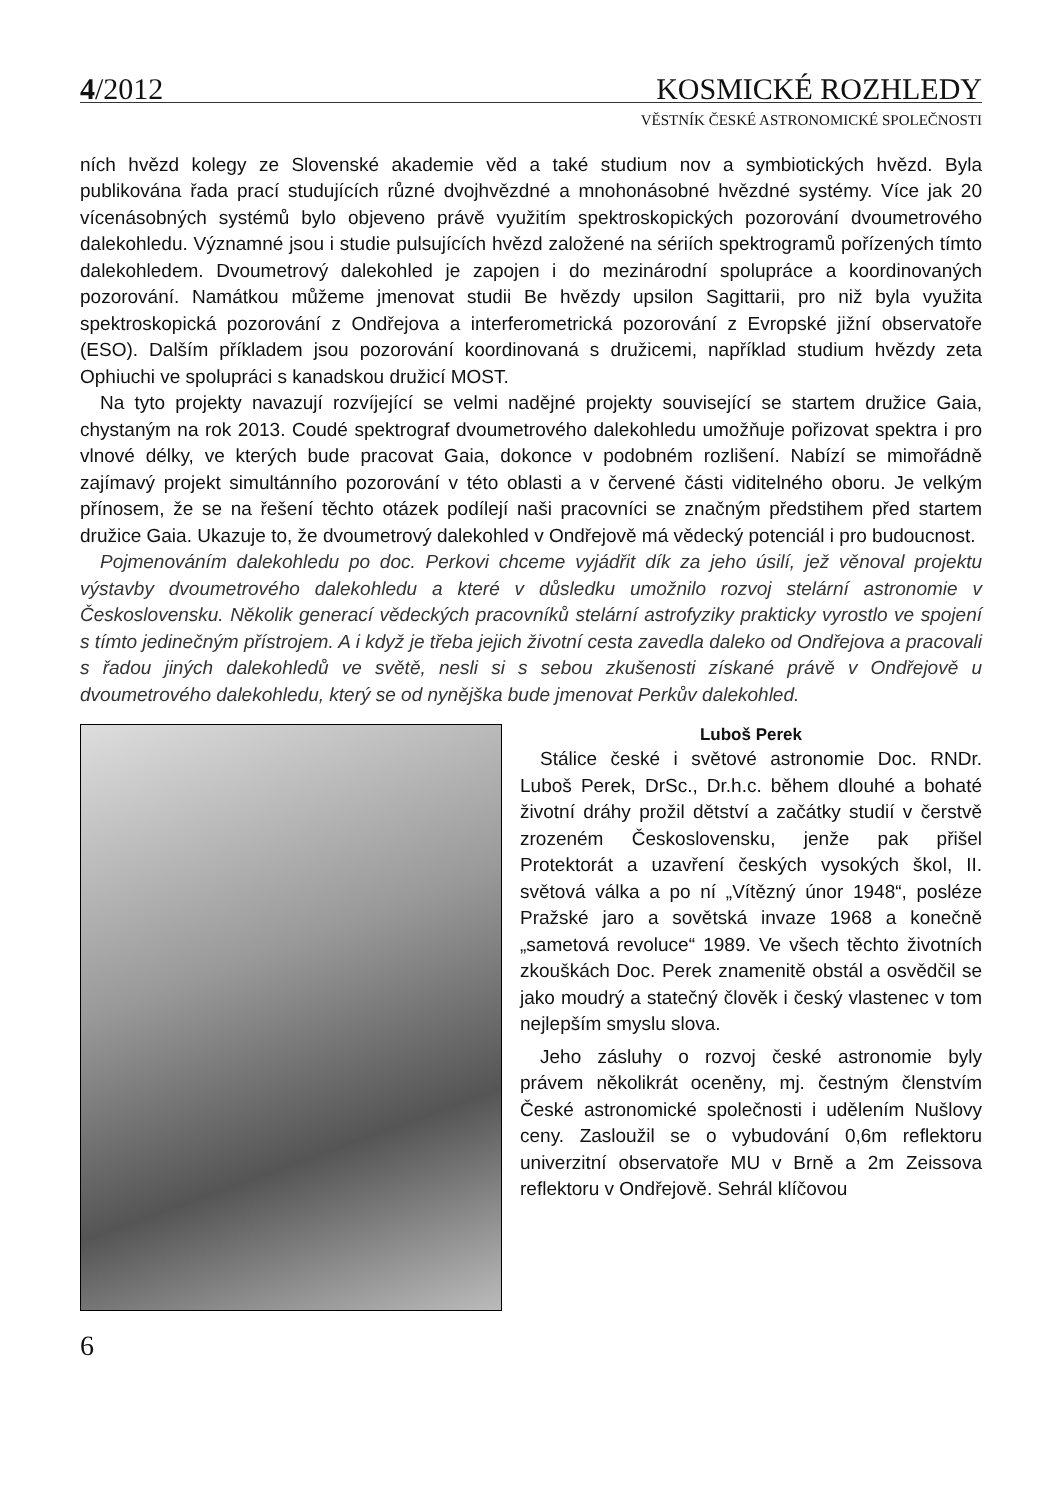4/2012 KOSMICKÉ ROZHLEDY
VĚSTNÍK ČESKÉ ASTRONOMICKÉ SPOLEČNOSTI
ních hvězd kolegy ze Slovenské akademie věd a také studium nov a symbiotických hvězd. Byla publikována řada prací studujících různé dvojhvězdné a mnohonásobné hvězdné systémy. Více jak 20 vícenásobných systémů bylo objeveno právě využitím spektroskopických pozorování dvoumetrového dalekohledu. Významné jsou i studie pulsujících hvězd založené na sériích spektrogramů pořízených tímto dalekohledem. Dvoumetrový dalekohled je zapojen i do mezinárodní spolupráce a koordinovaných pozorování. Namátkou můžeme jmenovat studii Be hvězdy upsilon Sagittarii, pro niž byla využita spektroskopická pozorování z Ondřejova a interferometrická pozorování z Evropské jižní observatoře (ESO). Dalším příkladem jsou pozorování koordinovaná s družicemi, například studium hvězdy zeta Ophiuchi ve spolupráci s kanadskou družicí MOST.
Na tyto projekty navazují rozvíjející se velmi nadějné projekty související se startem družice Gaia, chystaným na rok 2013. Coudé spektrograf dvoumetrového dalekohledu umožňuje pořizovat spektra i pro vlnové délky, ve kterých bude pracovat Gaia, dokonce v podobném rozlišení. Nabízí se mimořádně zajímavý projekt simultánního pozorování v této oblasti a v červené části viditelného oboru. Je velkým přínosem, že se na řešení těchto otázek podílejí naši pracovníci se značným předstihem před startem družice Gaia. Ukazuje to, že dvoumetrový dalekohled v Ondřejově má vědecký potenciál i pro budoucnost.
Pojmenováním dalekohledu po doc. Perkovi chceme vyjádřit dík za jeho úsilí, jež věnoval projektu výstavby dvoumetrového dalekohledu a které v důsledku umožnilo rozvoj stelární astronomie v Československu. Několik generací vědeckých pracovníků stelární astrofyziky prakticky vyrostlo ve spojení s tímto jedinečným přístrojem. A i když je třeba jejich životní cesta zavedla daleko od Ondřejova a pracovali s řadou jiných dalekohledů ve světě, nesli si s sebou zkušenosti získané právě v Ondřejově u dvoumetrového dalekohledu, který se od nynějška bude jmenovat Perkův dalekohled.
Luboš Perek
Stálice české i světové astronomie Doc. RNDr. Luboš Perek, DrSc., Dr.h.c. během dlouhé a bohaté životní dráhy prožil dětství a začátky studií v čerstvě zrozeném Československu, jenže pak přišel Protektorát a uzavření českých vysokých škol, II. světová válka a po ní „Vítězný únor 1948“, posléze Pražské jaro a sovětská invaze 1968 a konečně „sametová revoluce“ 1989. Ve všech těchto životních zkouškách Doc. Perek znamenitě obstál a osvědčil se jako moudrý a statečný člověk i český vlastenec v tom nejlepším smyslu slova.
Jeho zásluhy o rozvoj české astronomie byly právem několikrát oceněny, mj. čestným členstvím České astronomické společnosti i udělením Nušlovy ceny. Zasloužil se o vybudování 0,6m reflektoru univerzitní observatoře MU v Brně a 2m Zeissova reflektoru v Ondřejově. Sehrál klíčovou
6